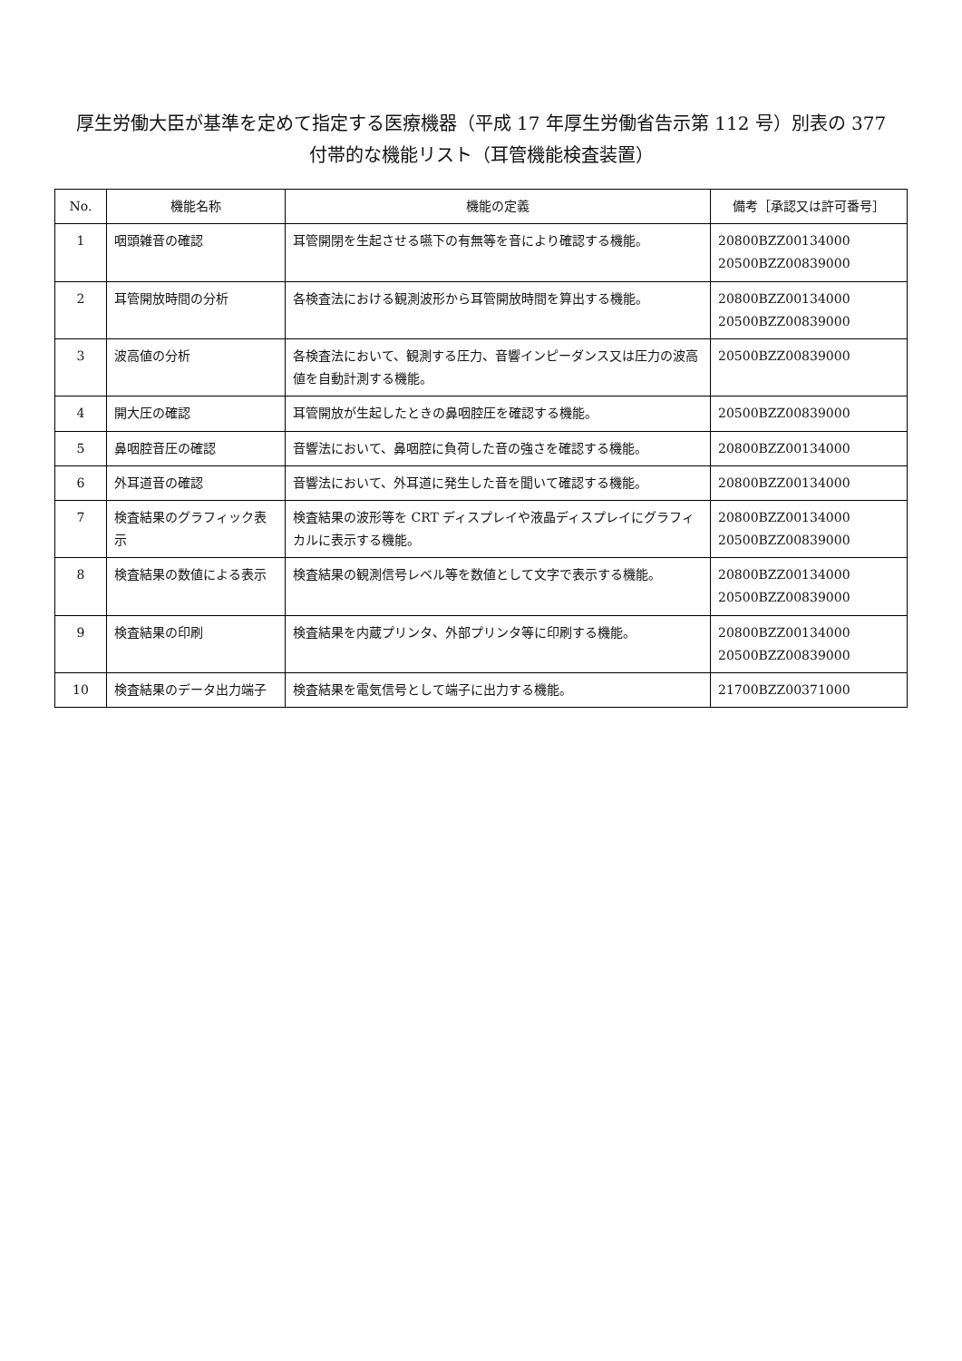厚生労働大臣が基準を定めて指定する医療機器（平成 17 年厚生労働省告示第 112 号）別表の 377
付帯的な機能リスト（耳管機能検査装置）
| No. | 機能名称 | 機能の定義 | 備考［承認又は許可番号］ |
| --- | --- | --- | --- |
| 1 | 咽頭雑音の確認 | 耳管開閉を生起させる嚥下の有無等を音により確認する機能。 | 20800BZZ00134000 20500BZZ00839000 |
| 2 | 耳管開放時間の分析 | 各検査法における観測波形から耳管開放時間を算出する機能。 | 20800BZZ00134000 20500BZZ00839000 |
| 3 | 波高値の分析 | 各検査法において、観測する圧力、音響インピーダンス又は圧力の波高値を自動計測する機能。 | 20500BZZ00839000 |
| 4 | 開大圧の確認 | 耳管開放が生起したときの鼻咽腔圧を確認する機能。 | 20500BZZ00839000 |
| 5 | 鼻咽腔音圧の確認 | 音響法において、鼻咽腔に負荷した音の強さを確認する機能。 | 20800BZZ00134000 |
| 6 | 外耳道音の確認 | 音響法において、外耳道に発生した音を聞いて確認する機能。 | 20800BZZ00134000 |
| 7 | 検査結果のグラフィック表示 | 検査結果の波形等を CRT ディスプレイや液晶ディスプレイにグラフィカルに表示する機能。 | 20800BZZ00134000 20500BZZ00839000 |
| 8 | 検査結果の数値による表示 | 検査結果の観測信号レベル等を数値として文字で表示する機能。 | 20800BZZ00134000 20500BZZ00839000 |
| 9 | 検査結果の印刷 | 検査結果を内蔵プリンタ、外部プリンタ等に印刷する機能。 | 20800BZZ00134000 20500BZZ00839000 |
| 10 | 検査結果のデータ出力端子 | 検査結果を電気信号として端子に出力する機能。 | 21700BZZ00371000 |